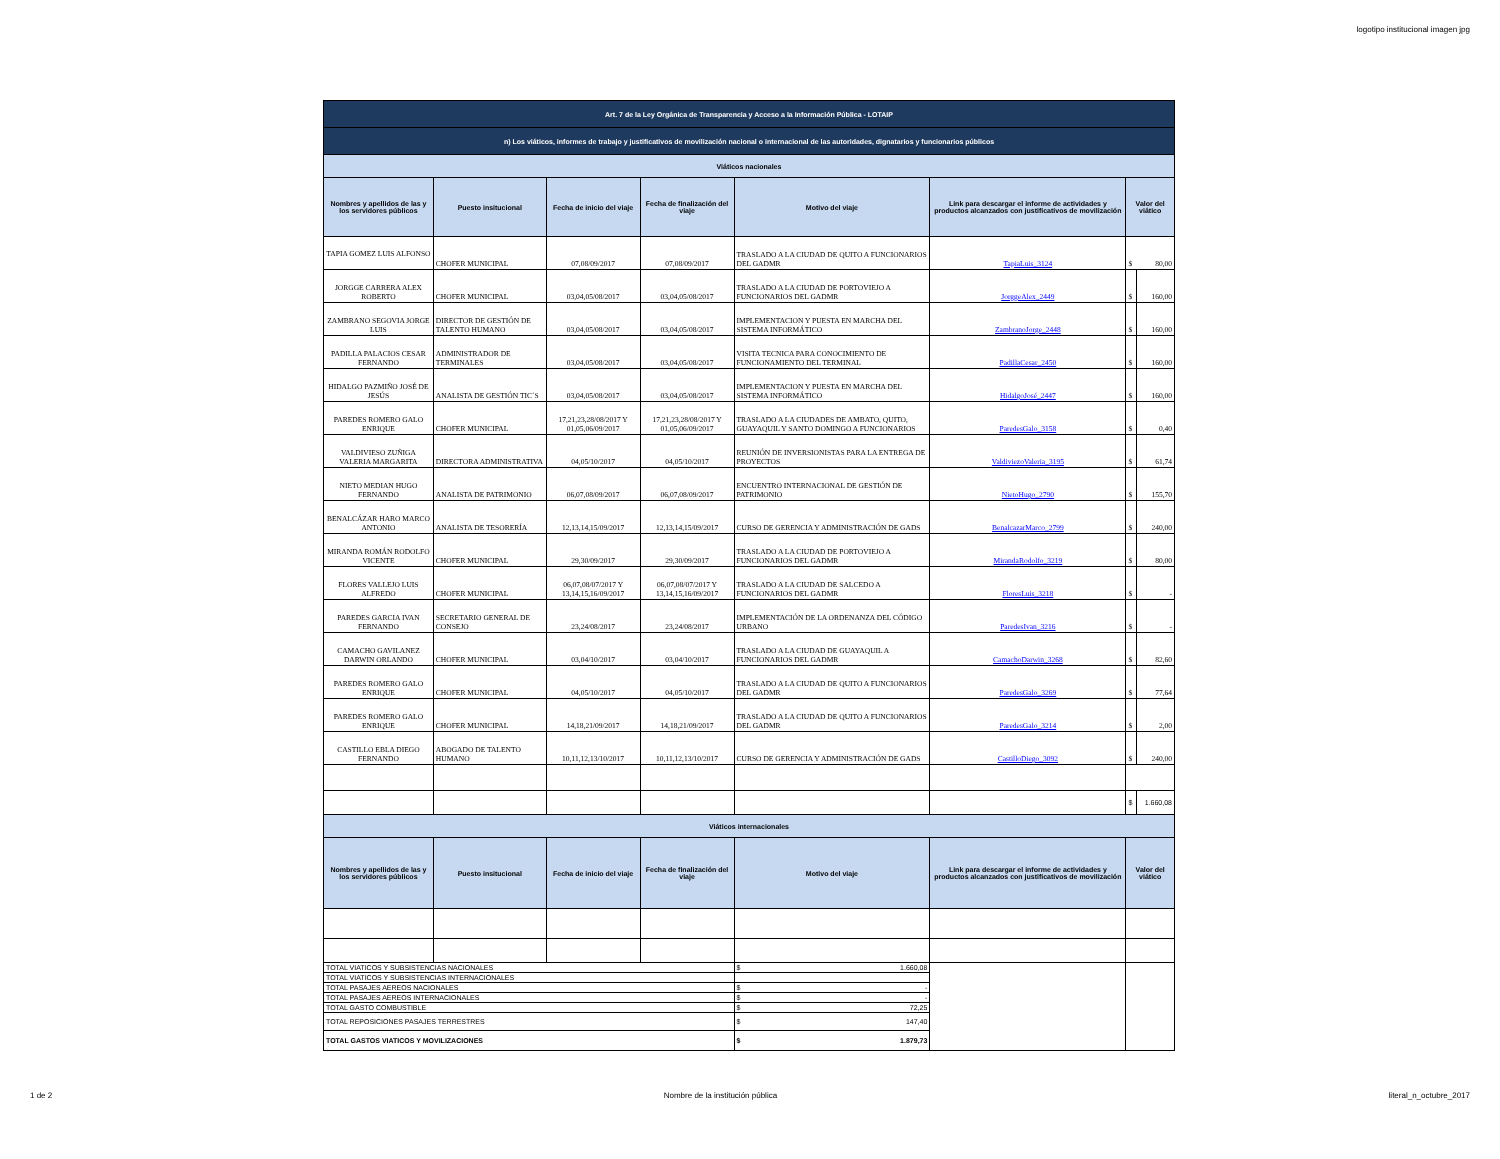logotipo institucional imagen jpg
| Art. 7 de la Ley Orgánica de Transparencia y Acceso a la Información Pública - LOTAIP | | | | | | | |
| n) Los viáticos, informes de trabajo y justificativos de movilización nacional o internacional de las autoridades, dignatarios y funcionarios públicos | | | | | | | |
| Viáticos nacionales | | | | | | | |
| Nombres y apellidos de las y los servidores públicos | Puesto insitucional | Fecha de inicio del viaje | Fecha de finalización del viaje | Motivo del viaje | Link para descargar el informe de actividades y productos alcanzados con justificativos de movilización | Valor del viático | |
| TAPIA GOMEZ LUIS ALFONSO | CHOFER MUNICIPAL | 07,08/09/2017 | 07,08/09/2017 | TRASLADO A LA CIUDAD DE QUITO A FUNCIONARIOS DEL GADMR | TapiaLuis_3124 | $ | 80,00 |
| JORGGE CARRERA ALEX ROBERTO | CHOFER MUNICIPAL | 03,04,05/08/2017 | 03,04,05/08/2017 | TRASLADO A LA CIUDAD DE PORTOVIEJO A FUNCIONARIOS DEL GADMR | JorggeAlex_2449 | $ | 160,00 |
| ZAMBRANO SEGOVIA JORGE LUIS | DIRECTOR DE GESTIÓN DE TALENTO HUMANO | 03,04,05/08/2017 | 03,04,05/08/2017 | IMPLEMENTACION Y PUESTA EN MARCHA DEL SISTEMA INFORMÁTICO | ZambranoJorge_2448 | $ | 160,00 |
| PADILLA PALACIOS CESAR FERNANDO | ADMINISTRADOR DE TERMINALES | 03,04,05/08/2017 | 03,04,05/08/2017 | VISITA TECNICA PARA CONOCIMIENTO DE FUNCIONAMIENTO DEL TERMINAL | PadillaCesar_2450 | $ | 160,00 |
| HIDALGO PAZMIÑO JOSÉ DE JESÚS | ANALISTA DE GESTIÓN TIC´S | 03,04,05/08/2017 | 03,04,05/08/2017 | IMPLEMENTACION Y PUESTA EN MARCHA DEL SISTEMA INFORMÁTICO | HidalgoJosé_2447 | $ | 160,00 |
| PAREDES ROMERO GALO ENRIQUE | CHOFER MUNICIPAL | 17,21,23,28/08/2017 Y 01,05,06/09/2017 | 17,21,23,28/08/2017 Y 01,05,06/09/2017 | TRASLADO A LA CIUDADES DE AMBATO, QUITO, GUAYAQUIL Y SANTO DOMINGO A FUNCIONARIOS | ParedesGalo_3158 | $ | 0,40 |
| VALDIVIESO ZUÑIGA VALERIA MARGARITA | DIRECTORA ADMINISTRATIVA | 04,05/10/2017 | 04,05/10/2017 | REUNIÓN DE INVERSIONISTAS PARA LA ENTREGA DE PROYECTOS | ValdiviezoValeria_3195 | $ | 61,74 |
| NIETO MEDIAN HUGO FERNANDO | ANALISTA DE PATRIMONIO | 06,07,08/09/2017 | 06,07,08/09/2017 | ENCUENTRO INTERNACIONAL DE GESTIÓN DE PATRIMONIO | NietoHugo_2790 | $ | 155,70 |
| BENALCÁZAR HARO MARCO ANTONIO | ANALISTA DE TESORERÍA | 12,13,14,15/09/2017 | 12,13,14,15/09/2017 | CURSO DE GERENCIA Y ADMINISTRACIÓN DE GADS | BenalcazarMarco_2799 | $ | 240,00 |
| MIRANDA ROMÁN RODOLFO VICENTE | CHOFER MUNICIPAL | 29,30/09/2017 | 29,30/09/2017 | TRASLADO A LA CIUDAD DE PORTOVIEJO A FUNCIONARIOS DEL GADMR | MirandaRodolfo_3219 | $ | 80,00 |
| FLORES VALLEJO LUIS ALFREDO | CHOFER MUNICIPAL | 06,07,08/07/2017 Y 13,14,15,16/09/2017 | 06,07,08/07/2017 Y 13,14,15,16/09/2017 | TRASLADO A LA CIUDAD DE SALCEDO A FUNCIONARIOS DEL GADMR | FloresLuis_3218 | $ | - |
| PAREDES GARCIA IVAN FERNANDO | SECRETARIO GENERAL DE CONSEJO | 23,24/08/2017 | 23,24/08/2017 | IMPLEMENTACIÓN DE LA ORDENANZA DEL CÓDIGO URBANO | ParedesIvan_3216 | $ | - |
| CAMACHO GAVILANEZ DARWIN ORLANDO | CHOFER MUNICIPAL | 03,04/10/2017 | 03,04/10/2017 | TRASLADO A LA CIUDAD DE GUAYAQUIL A FUNCIONARIOS DEL GADMR | CamachoDarwin_3268 | $ | 82,60 |
| PAREDES ROMERO GALO ENRIQUE | CHOFER MUNICIPAL | 04,05/10/2017 | 04,05/10/2017 | TRASLADO A LA CIUDAD DE QUITO A FUNCIONARIOS DEL GADMR | ParedesGalo_3269 | $ | 77,64 |
| PAREDES ROMERO GALO ENRIQUE | CHOFER MUNICIPAL | 14,18,21/09/2017 | 14,18,21/09/2017 | TRASLADO A LA CIUDAD DE QUITO A FUNCIONARIOS DEL GADMR | ParedesGalo_3214 | $ | 2,00 |
| CASTILLO EBLA DIEGO FERNANDO | ABOGADO DE TALENTO HUMANO | 10,11,12,13/10/2017 | 10,11,12,13/10/2017 | CURSO DE GERENCIA Y ADMINISTRACIÓN DE GADS | CastilloDiego_3092 | $ | 240,00 |
| | | | | | | $ | 1.660,08 |
| Viáticos internacionales | | | | | | | |
| Nombres y apellidos de las y los servidores públicos | Puesto insitucional | Fecha de inicio del viaje | Fecha de finalización del viaje | Motivo del viaje | Link para descargar el informe de actividades y productos alcanzados con justificativos de movilización | Valor del viático | |
| TOTAL VIATICOS Y SUBSISTENCIAS NACIONALES | | | | $ 1.660,08 | | | |
| TOTAL VIATICOS Y SUBSISTENCIAS INTERNACIONALES | | | | | | | |
| TOTAL PASAJES AEREOS NACIONALES | | | | $ - | | | |
| TOTAL PASAJES AEREOS INTERNACIONALES | | | | $ - | | | |
| TOTAL GASTO COMBUSTIBLE | | | | $ 72,25 | | | |
| TOTAL REPOSICIONES PASAJES TERRESTRES | | | | $ 147,40 | | | |
| TOTAL GASTOS VIATICOS Y MOVILIZACIONES | | | | $ 1.879,73 | | | |
1 de 2 Nombre de la institución pública literal_n_octubre_2017